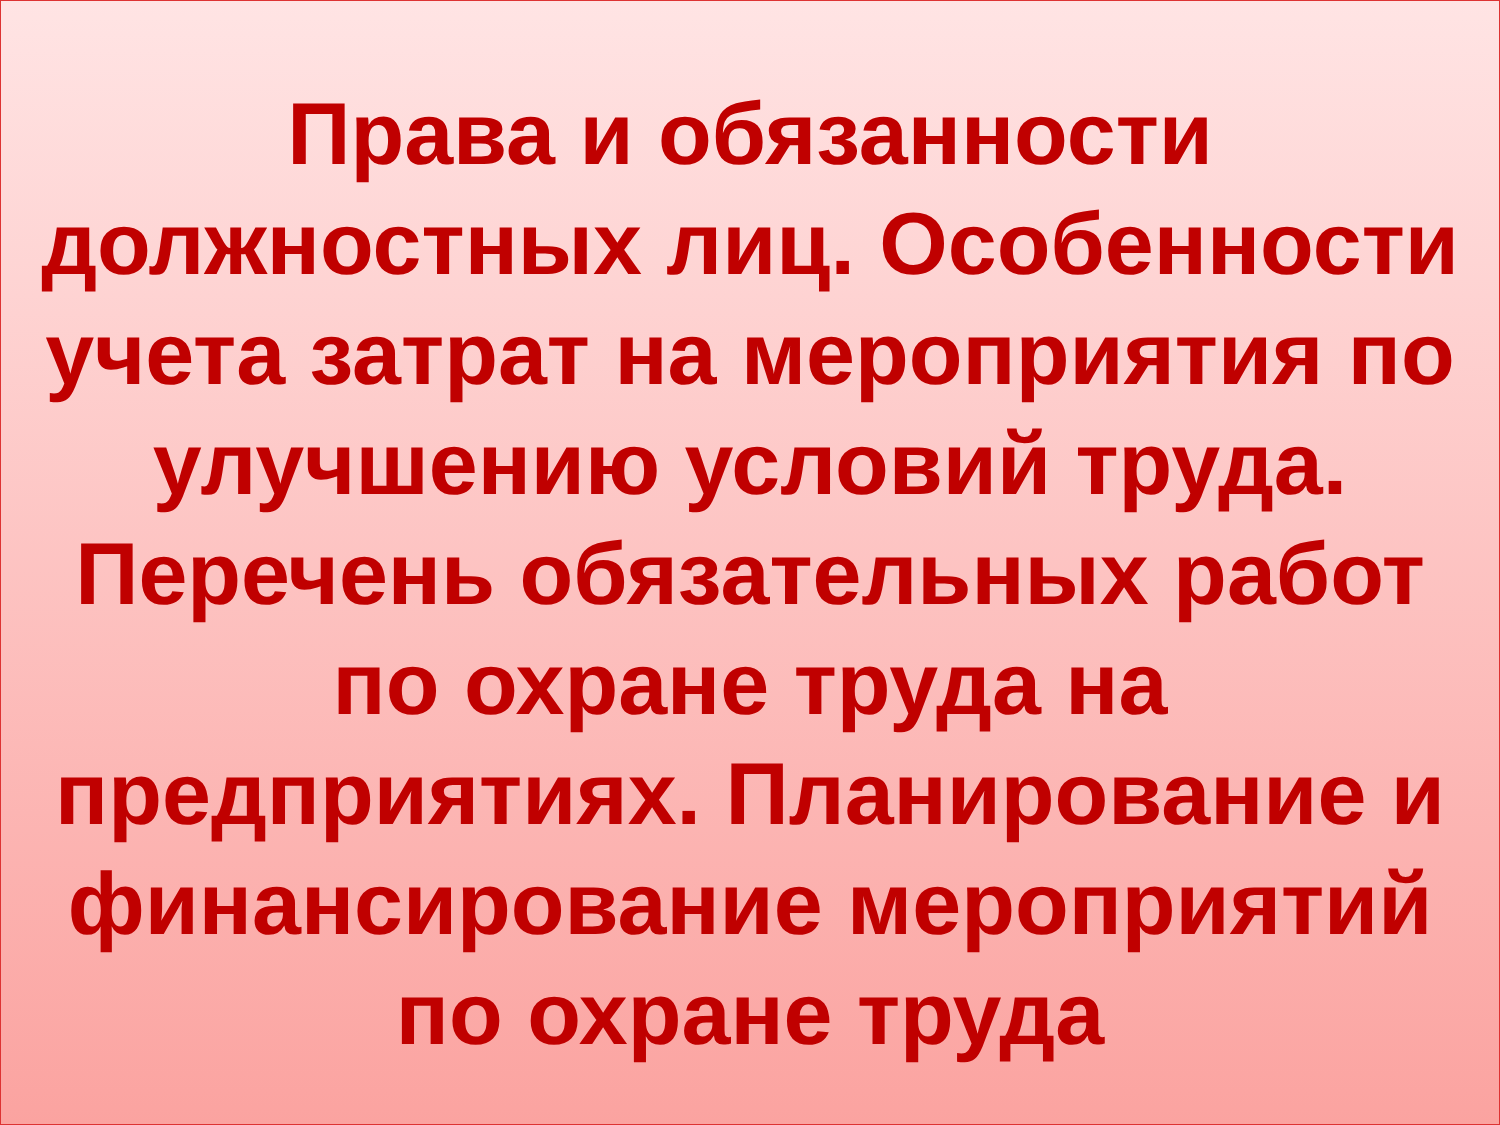Права и обязанности
должностных лиц. Особенности
учета затрат на мероприятия по
улучшению условий труда.
Перечень обязательных работ
по охране труда на
предприятиях. Планирование и
финансирование мероприятий
по охране труда